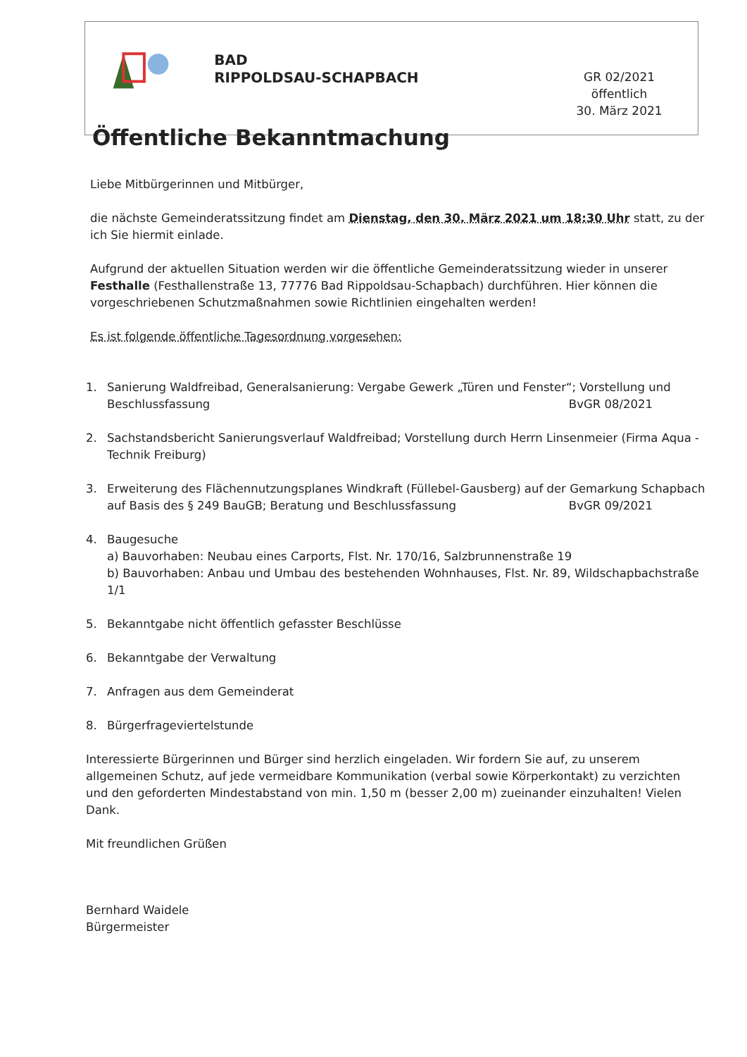BAD
RIPPOLDSAU-SCHAPBACH
GR 02/2021 öffentlich
30. März 2021
Öffentliche Bekanntmachung
Liebe Mitbürgerinnen und Mitbürger,
die nächste Gemeinderatssitzung findet am Dienstag, den 30. März 2021 um 18:30 Uhr statt, zu der ich Sie hiermit einlade.
Aufgrund der aktuellen Situation werden wir die öffentliche Gemeinderatssitzung wieder in unserer Festhalle (Festhallenstraße 13, 77776 Bad Rippoldsau-Schapbach) durchführen. Hier können die vorgeschriebenen Schutzmaßnahmen sowie Richtlinien eingehalten werden!
Es ist folgende öffentliche Tagesordnung vorgesehen:
1. Sanierung Waldfreibad, Generalsanierung: Vergabe Gewerk „Türen und Fenster“; Vorstellung und
Beschlussfassung BvGR 08/2021
2. Sachstandsbericht Sanierungsverlauf Waldfreibad; Vorstellung durch Herrn Linsenmeier (Firma Aqua - Technik Freiburg)
3. Erweiterung des Flächennutzungsplanes Windkraft (Füllebel-Gausberg) auf der Gemarkung Schapbach
auf Basis des § 249 BauGB; Beratung und Beschlussfassung BvGR 09/2021
4. Baugesuche
a) Bauvorhaben: Neubau eines Carports, Flst. Nr. 170/16, Salzbrunnenstraße 19
b) Bauvorhaben: Anbau und Umbau des bestehenden Wohnhauses, Flst. Nr. 89, Wildschapbachstraße 1/1
5. Bekanntgabe nicht öffentlich gefasster Beschlüsse
6. Bekanntgabe der Verwaltung
7. Anfragen aus dem Gemeinderat
8. Bürgerfrageviertelstunde
Interessierte Bürgerinnen und Bürger sind herzlich eingeladen. Wir fordern Sie auf, zu unserem allgemeinen Schutz, auf jede vermeidbare Kommunikation (verbal sowie Körperkontakt) zu verzichten und den geforderten Mindestabstand von min. 1,50 m (besser 2,00 m) zueinander einzuhalten! Vielen Dank.
Mit freundlichen Grüßen
Bernhard Waidele
Bürgermeister